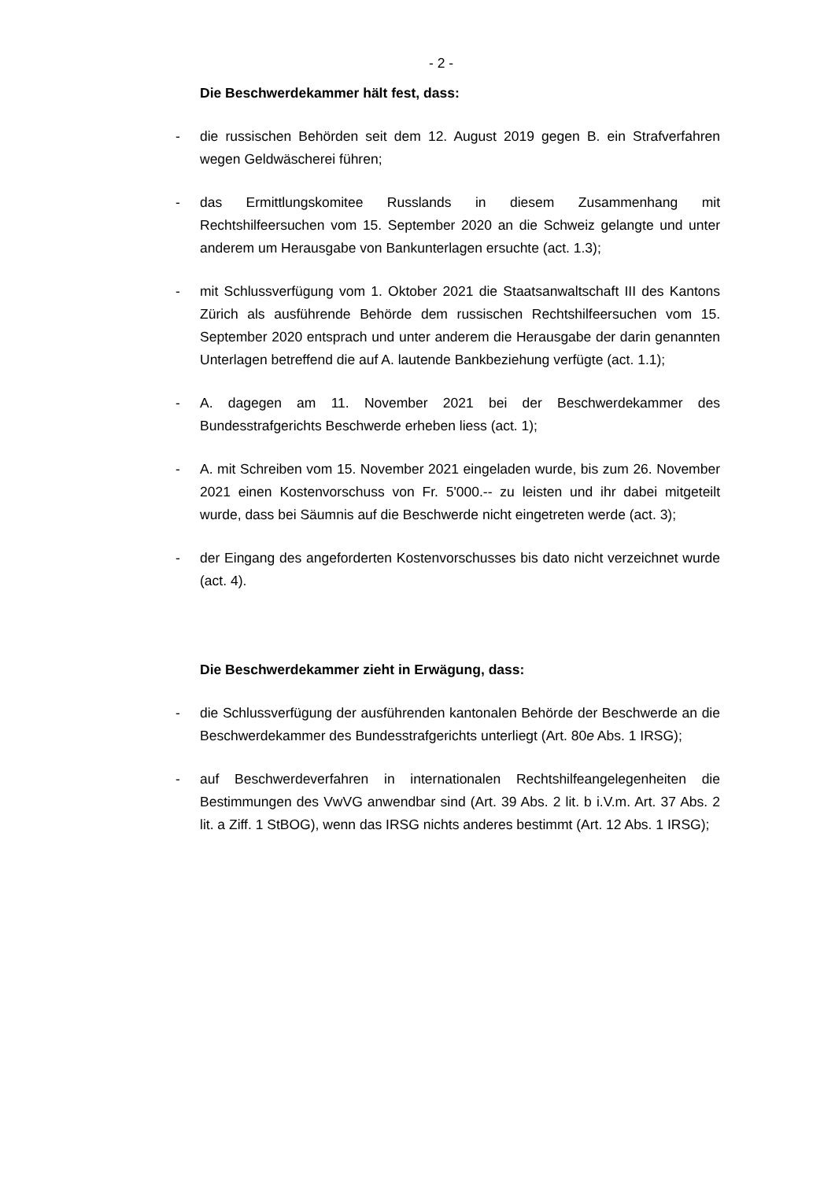- 2 -
Die Beschwerdekammer hält fest, dass:
- die russischen Behörden seit dem 12. August 2019 gegen B. ein Strafverfahren wegen Geldwäscherei führen;
- das Ermittlungskomitee Russlands in diesem Zusammenhang mit Rechtshilfeersuchen vom 15. September 2020 an die Schweiz gelangte und unter anderem um Herausgabe von Bankunterlagen ersuchte (act. 1.3);
- mit Schlussverfügung vom 1. Oktober 2021 die Staatsanwaltschaft III des Kantons Zürich als ausführende Behörde dem russischen Rechtshilfeersuchen vom 15. September 2020 entsprach und unter anderem die Herausgabe der darin genannten Unterlagen betreffend die auf A. lautende Bankbeziehung verfügte (act. 1.1);
- A. dagegen am 11. November 2021 bei der Beschwerdekammer des Bundesstrafgerichts Beschwerde erheben liess (act. 1);
- A. mit Schreiben vom 15. November 2021 eingeladen wurde, bis zum 26. November 2021 einen Kostenvorschuss von Fr. 5'000.-- zu leisten und ihr dabei mitgeteilt wurde, dass bei Säumnis auf die Beschwerde nicht eingetreten werde (act. 3);
- der Eingang des angeforderten Kostenvorschusses bis dato nicht verzeichnet wurde (act. 4).
Die Beschwerdekammer zieht in Erwägung, dass:
- die Schlussverfügung der ausführenden kantonalen Behörde der Beschwerde an die Beschwerdekammer des Bundesstrafgerichts unterliegt (Art. 80e Abs. 1 IRSG);
- auf Beschwerdeverfahren in internationalen Rechtshilfeangelegenheiten die Bestimmungen des VwVG anwendbar sind (Art. 39 Abs. 2 lit. b i.V.m. Art. 37 Abs. 2 lit. a Ziff. 1 StBOG), wenn das IRSG nichts anderes bestimmt (Art. 12 Abs. 1 IRSG);